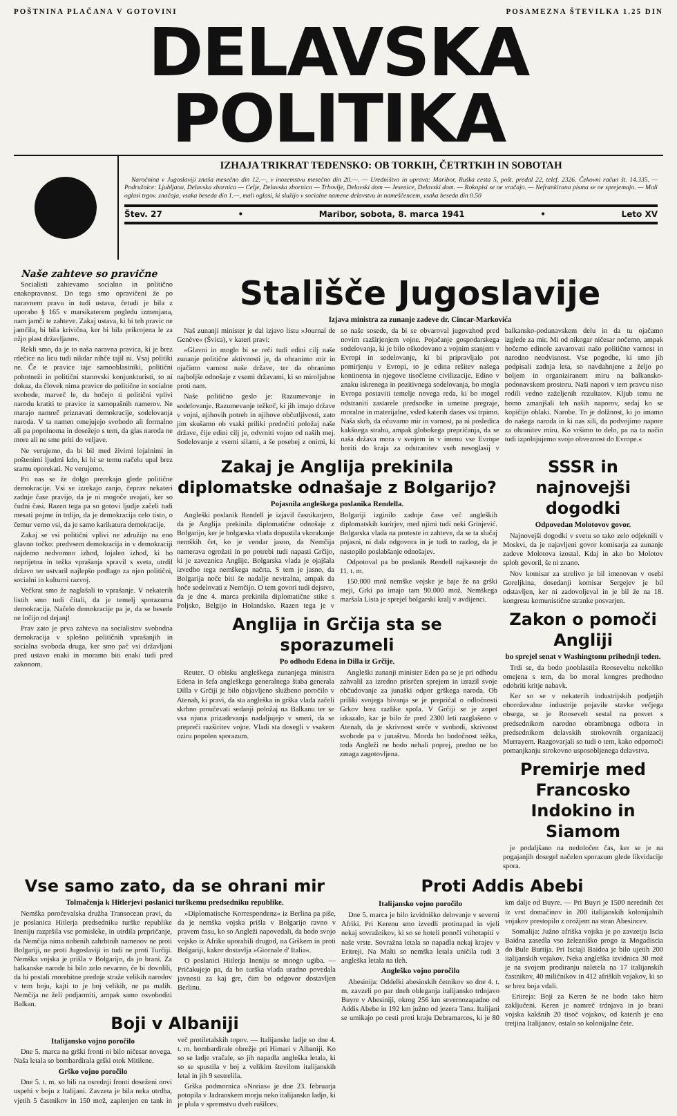POŠTNINA PLAČANA V GOTOVINI POSAMEZNA ŠTEVILKA 1.25 DIN
DELAVSKA POLITIKA
IZHAJA TRIKRAT TEDENSKO: OB TORKIH, ČETRTKIH IN SOBOTAH
Naročnina v Jugoslaviji znaša mesečno din 12.—, v inozemstvu mesečno din 20.—. — Uredništvo in uprava: Maribor, Ruška cesta 5, pošt. predal 22, telef. 2326. Čekovni račun št. 14.335. — Podružnice: Ljubljana, Delavska zbornica — Celje, Delavska zbornica — Trbovlje, Delavski dom — Jesenice, Delavski dom. — Rokopisi se ne vračajo. — Nefrankirana pisma se ne sprejemajo. — Mali oglasi trgov. značaja, vsaka beseda din 1.—, mali oglasi, ki služijo v socialne namene delavstvu in nameščencem, vsaka beseda din 0.50
Štev. 27 • Maribor, sobota, 8. marca 1941 • Leto XV
Naše zahteve so pravične
Socialisti zahtevamo socialno in politično enakopravnost. Do tega smo opravičeni že po naravnem pravu in tudi ustava, četudi je bila z uporabo § 165 v marsikaterem pogledu izmenjana, nam jamči te zahteve. Zakaj ustava, ki bi teh pravic ne jamčila, bi bila krivična, ker bi bila prikrojena le za ožjo plast državljanov.
Rekli smo, da je to naša naravna pravica, ki je brez rdečice na licu tudi nikdar nihče tajil ni. Vsaj politiki ne. Če te pravice taje samooblastniki, politični pohotneži in politični stanovski konjunkturisti, to ni dokaz, da človek nima pravice do politične in socialne svobode, marveč le, da hočejo ti politični vplivi narodu kratiti te pravice iz samopašnih namerov. Ne marajo namreč priznavati demokracije, sodelovanja naroda. V ta namen omejujejo svobodo ali formalno ali pa popolnoma in dosežejo s tem, da glas naroda ne more ali ne sme priti do veljave.
Ne verujemo, da bi bil med živimi lojalnimi in poštenimi ljudmi kdo, ki bi se temu načelu upal brez sramu oporekati. Ne verujemo.
Pri nas se že dolgo prerekajo glede politične demokracije. Vsi se izrekajo zanjo, čeprav nekateri zadnje čase pravijo, da je ni mogoče uvajati, ker so čudni časi. Razen tega pa so gotovi ljudje začeli tudi mesati pojme in trdijo, da je demokracija celo tisto, o čemur vemo vsi, da je samo karikatura demokracije.
Zakaj se vsi politični vplivi ne združijo na eno glavno točko: predvsem demokracija in v demokraciji najdemo nedvomno izhod, lojalen izhod, ki bo neprijetna in težka vprašanja spravil s sveta, utrdil državo ter ustvaril najlepšo podlago za njen politični, socialni in kulturni razvoj.
Večkrat smo že naglašali to vprašanje. V nekaterih listih smo tudi čitali, da je temelj sporazuma demokracija. Načelo demokracije pa je, da se besede ne ločijo od dejanj!
Prav zato je prva zahteva na socialistov svobodna demokracija v splošno političnih vprašanjih in socialna svoboda druga, ker smo pač vsi državljani pred ustavo enaki in moramo biti enaki tudi pred zakonom.
Stališče Jugoslavije
Izjava ministra za zunanje zadeve dr. Cincar-Markovića
Naš zunanji minister je dal izjavo listu »Journal de Genève« (Švica), v kateri pravi:
»Glavni in moglo bi se reči tudi edini cilj naše zunanje politične aktivnosti je, da ohranimo mir in ojačimo varnost naše države, ter da ohranimo najboljše odnošaje z vsemi državami, ki so miroljubne proti nam.
Naše politično geslo je: Razumevanje in sodelovanje. Razumevanje težkoč, ki jih imajo države v vojni, njihovih potreb in njihove občutljivosti, zato jim skušamo ob vsaki priliki predočiti položaj naše države, čije edini cilj je, odvrniti vojno od naših mej. Sodelovanje z vsemi silami, a še posebej z onimi, ki so naše sosede, da bi se obvaroval jugovzhod pred novim razširjenjem vojne. Pojačanje gospodarskega sodelovanja, ki je bilo oškodovano z vojnim stanjem v Evropi in sodelovanje, ki bi pripravljalo pot pomirjenju v Evropi, to je edina rešitev našega kontinenta in njegove tisočletne civilizacije. Edino v znaku iskrenega in pozitivnega sodelovanja, bo mogla Evropa postaviti temelje novega reda, ki bo mogel odstraniti zastarele predsodke in umetne pregraje, moralne in materijalne, vsled katerih danes vsi trpimo. Naša skrb, da očuvamo mir in varnost, pa ni posledica kakšnega strahu, ampak globokega prepričanja, da se naša država mora v svojem in v imenu vse Evrope boriti do kraja za odstranitev vseh nesoglasij v balkansko-podunavskem delu in da tu ojačamo izglede za mir. Mi od nikogar ničesar nočemo, ampak hočemo edinole zavarovati našo politično varnost in narodno neodvisnost. Vse pogodbe, ki smo jih podpisali zadnja leta, so navdahnjene z željo po boljem in organiziranem miru na balkansko-podonavskem prostoru. Naši napori v tem pravcu niso rodili vedno zaželjenih rezultatov. Kljub temu ne bomo zmanjšali teh naših naporov, sedaj ko se kopičijo oblaki. Narobe. To je dolžnost, ki jo imamo do našega naroda in ki nas sili, da podvojimo napore za ohranitev miru. Ko vršimo to delo, pa na ta način tudi izpolnjujemo svojo obveznost do Evrope.«
Zakaj je Anglija prekinila diplomatske odnašaje z Bolgarijo?
Pojasnila angleškega poslanika Rendella.
Angleški poslanik Rendell je izjavil časnikarjem, da je Anglija prekinila diplomatične odnošaje z Bolgarijo, ker je bolgarska vlada dopustila vkorakanje nemških čet, ko je vendar jasno, da Nemčija namerava ogrožati in po potrebi tudi napasti Grčijo, ki je zavezníca Anglije. Bolgarska vlada je ojajšala izvedbo tega nemškega načrta. S tem je jasno, da Bolgarija noče biti še nadalje nevtralna, ampak da hoče sodelovati z Nemčijo. O tem govori tudi dejstvo, da je dne 4. marca prekinila diplomatične stike s Poljsko, Belgijo in Holandsko. Razen tega je v Bolgariji izginilo zadnje čase več angleških diplomatskih kurirjev, med njimi tudi neki Grinjević. Bolgarska vlada na proteste in zahteve, da se ta slučaj pojasni, ni dala odgovora in je tudi to razlog, da je nastopilo poslabšanje odnošajev.
Odpotoval pa bo poslanik Rendell najkasneje do 11. t. m.
150.000 mož nemške vojske je baje že na grški meji, Grki pa imajo tam 90.000 mož. Nemškega maršala Lista je sprejel bolgarski kralj v avdijenci.
Anglija in Grčija sta se sporazumeli
Po odhodu Edena in Dilla iz Grčije.
Reuter. O obisku angleškega zunanjega ministra Edena in šefa angleškega generalnega štaba generala Dilla v Grčiji je bilo objavljeno službeno poročilo v Atenah, ki pravi, da sta angleška in grška vlada začeli skrbno proučevati sedanji položaj na Balkanu ter se vsa njuna prizadevanja nadaljujejo v smeri, da se prepreči razširitev vojne. Vladi sta dosegli v vsakem oziru popolen sporazum.
Angleški zunanji minister Eden pa se je pri odhodu zahvalil za izredno prisrčen sprejem in izrazil svoje občudovanje za junaški odpor grškega naroda. Ob priliki svojega bivanja se je prepričal o odločnosti Grkov brez razlike spola. V Grčiji se je zopet izkazalo, kar je bilo že pred 2300 leti razglašeno v Atenah, da je skrivnost sreče v svobodi, skrivnost svobode pa v junaštvu. Morda bo bodočnost težka, toda Angleži ne bodo nehali poprej, predno ne bo zmaga zagotovljena.
SSSR in najnovejši dogodki
Odpovedan Molotovov govor.
Najnovejši dogodki v svetu so tako zelo odjeknili v Moskvi, da je najavljeni govor komisarja za zunanje zadeve Molotova izostal. Kdaj in ako bo Molotov sploh govoril, še ni znano.
Nov komisar za strelivo je bil imenovan v osebi Goreljkina, dosedanji komisar Sergejev je bil odstavljen, ker ni zadovoljeval in je bil že na 18. kongresu komunistične stranke posvarjen.
Zakon o pomoči Angliji
bo sprejel senat v Washingtonu prihodnji teden.
Trdi se, da bodo pooblastila Rooseveltu nekoliko omejena s tem, da bo moral kongres predhodno odobriti kritje nabavk.
Ker so se v nekaterih industrijskih podjetjih oboroževalne industrije pojavile stavke večjega obsega, se je Roosevelt sestal na posvet s predsednikom narodno obrambnega odbora in predsednikom delavskih strokovnih organizacij Murrayem. Razgovarjali so tudi o tem, kako odpomoči pomanjkanju strokovno usposobljenega delavstva.
Premirje med Francosko Indokino in Siamom
je podaljšano na nedoločen čas, ker se je na pogajanjih dosegel načelen sporazum glede likvidacije spora.
Vse samo zato, da se ohrani mir
Tolmačenja k Hitlerjevi poslanici turškemu predsedniku republike.
Nemška poročevalska družba Transocean pravi, da je poslanica Hitlerja predsedniku turške republike Ineniju razpršila vse pomisleke, in utrdila prepričanje, da Nemčija nima nobenih zahrbtnih namenov ne proti Bolgariji, ne proti Jugoslaviji in tudi ne proti Turčiji. Nemška vojska je prišla v Bolgarijo, da jo brani. Za balkanske narode bi bilo zelo nevarno, če bi dovolili, da bi postali morebitne prednje straže velikih narodov v tem boju, kajti to je boj velikih, ne pa malih. Nemčija ne želi podjarmiti, ampak samo osvoboditi Balkan.
»Diplomatische Korrespondenz« iz Berlina pa piše, da je nemška vojska prišla v Bolgarijo ravno v pravem času, ko so Angleži napovedali, da bodo svojo vojsko iz Afrike uporabili drugod, na Grškem in proti Bolgariji, kakor dostavlja »Giornale d' Italia«.
O poslanici Hitlerja Ineniju se mnogo ugiba. — Pričakujejo pa, da bo turška vlada uradno povedala javnosti za kaj gre, čim bo odgovor dostavljen Berlinu.
Boji v Albaniji
Italijansko vojno poročilo
Dne 5. marca na grški fronti ni bilo ničesar novega. Naša letala so bombardirala grški otok Mitilene.
Grško vojno poročilo
Dne 5. t. m. so bili na osrednji fronti doseženi novi uspehi v boju z Italijani. Zavzeta je bila neka utrdba, vjetih 5 častnikov in 150 mož, zaplenjen en tank in več protiletalskih topov. — Italijanske ladje so dne 4. t. m. bombardirale obrežje pri Himari v Albaniji. Ko so se ladje vračale, so jih napadla angleška letala, ki so se spustila v boj z velikim številom italijanskih letal in jih 9 sestrelila.
Grška podmornica »Norias« je dne 23. februarja potopila v Jadranskem morju neko italijansko ladjo, ki je plula v spremstvu dveh rušilcev.
Proti Addis Abebi
Italijansko vojno poročilo
Dne 5. marca je bilo izvidniško delovanje v severni Afriki. Pri Kerenu smo izvedli protinapad in vjeli nekaj sovražnikov, ki so se hoteli ponoči vtihotapiti v naše vrste. Sovražna letala so napadla nekaj krajev v Eritreji. Na Malti so nemška letala uničila tudi 3 angleška letala na tleh.
Angleško vojno poročilo
Abesinija: Oddelki abesinskih četnikov so dne 4. t. m. zavzeli po par dneh obleganja italijansko trdnjavo Buyre v Abesiniji, okrog 256 km severnozapadno od Addis Abebe in 192 km južno od jezera Tana. Italijani se umikajo po cesti proti kraju Debramarcos, ki je 80 km dalje od Buyre. — Pri Buyri je 1500 nerednih čet iz vrst domačinov in 200 italijanskih kolonijalnih vojakov prestopilo z orožjem na stran Abesincev.
Somalija: Južno afriška vojska je po zavzetju Iscia Baidoa zasedla vso železniško progo iz Mogadiscia do Bule Burtija. Pri Isciaji Baidoa je bilo ujetih 200 italijanskih vojakov. Neka angleška izvidnica 30 mož je na svojem prodiranju naletela na 17 italijanskih častnikov, 40 miličnikov in 412 afriških vojakov, ki so se brez boja vdali.
Eritreja: Boji za Keren še ne bodo tako hitro zaključeni. Keren je namreč trdnjava in jo brani vojska kakšnih 20 tisoč vojakov, od katerih je ena tretjina Italijanov, ostalo so kolonijalne čete.